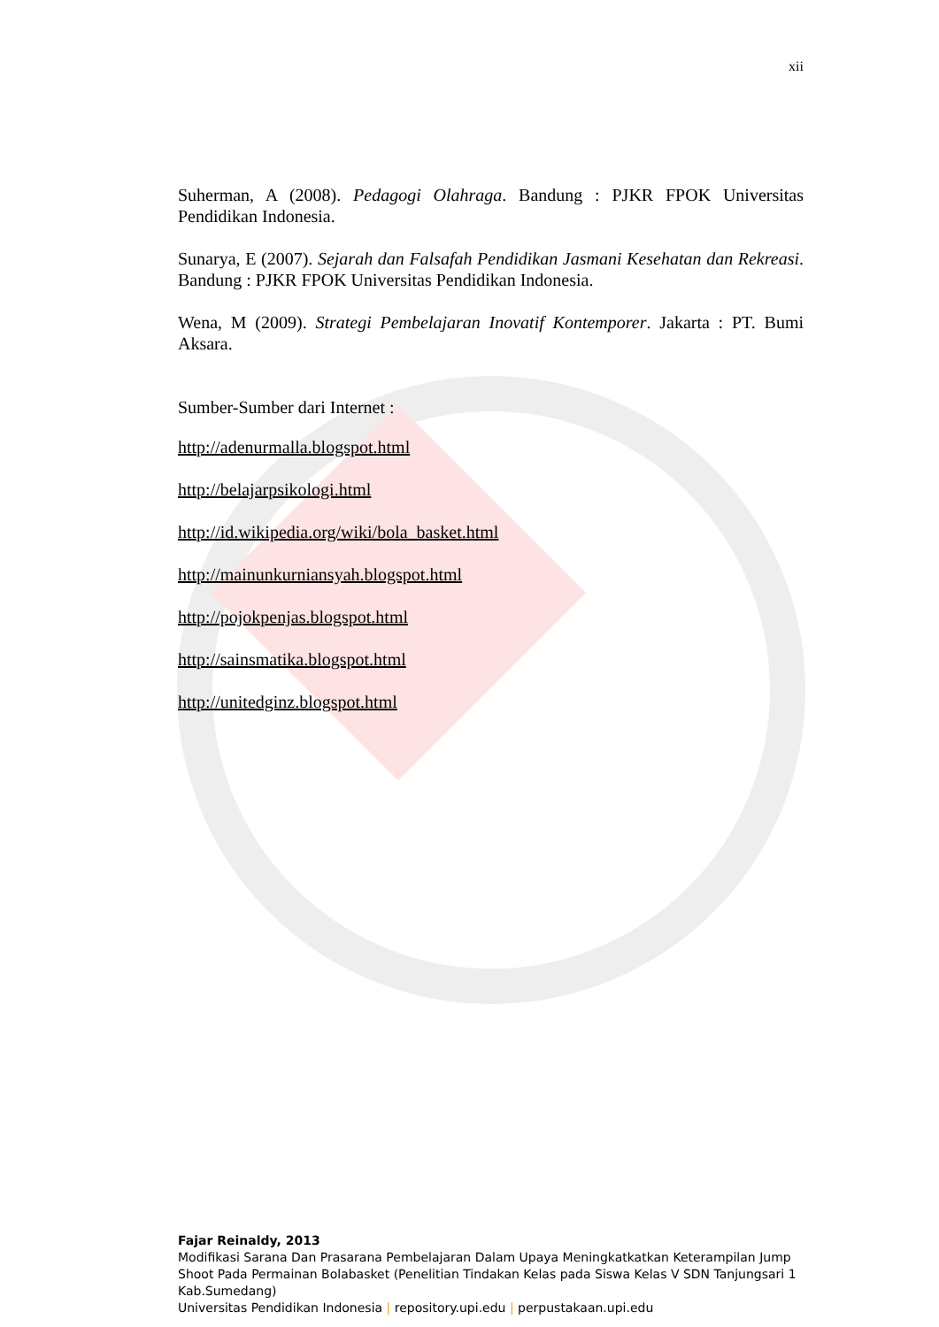xii
Suherman, A (2008). Pedagogi Olahraga. Bandung : PJKR FPOK Universitas Pendidikan Indonesia.
Sunarya, E (2007). Sejarah dan Falsafah Pendidikan Jasmani Kesehatan dan Rekreasi. Bandung : PJKR FPOK Universitas Pendidikan Indonesia.
Wena, M (2009). Strategi Pembelajaran Inovatif Kontemporer. Jakarta : PT. Bumi Aksara.
Sumber-Sumber dari Internet :
http://adenurmalla.blogspot.html
http://belajarpsikologi.html
http://id.wikipedia.org/wiki/bola_basket.html
http://mainunkurniansyah.blogspot.html
http://pojokpenjas.blogspot.html
http://sainsmatika.blogspot.html
http://unitedginz.blogspot.html
Fajar Reinaldy, 2013
Modifikasi Sarana Dan Prasarana Pembelajaran Dalam Upaya Meningkatkatkan Keterampilan Jump Shoot Pada Permainan Bolabasket (Penelitian Tindakan Kelas pada Siswa Kelas V SDN Tanjungsari 1 Kab.Sumedang)
Universitas Pendidikan Indonesia | repository.upi.edu | perpustakaan.upi.edu